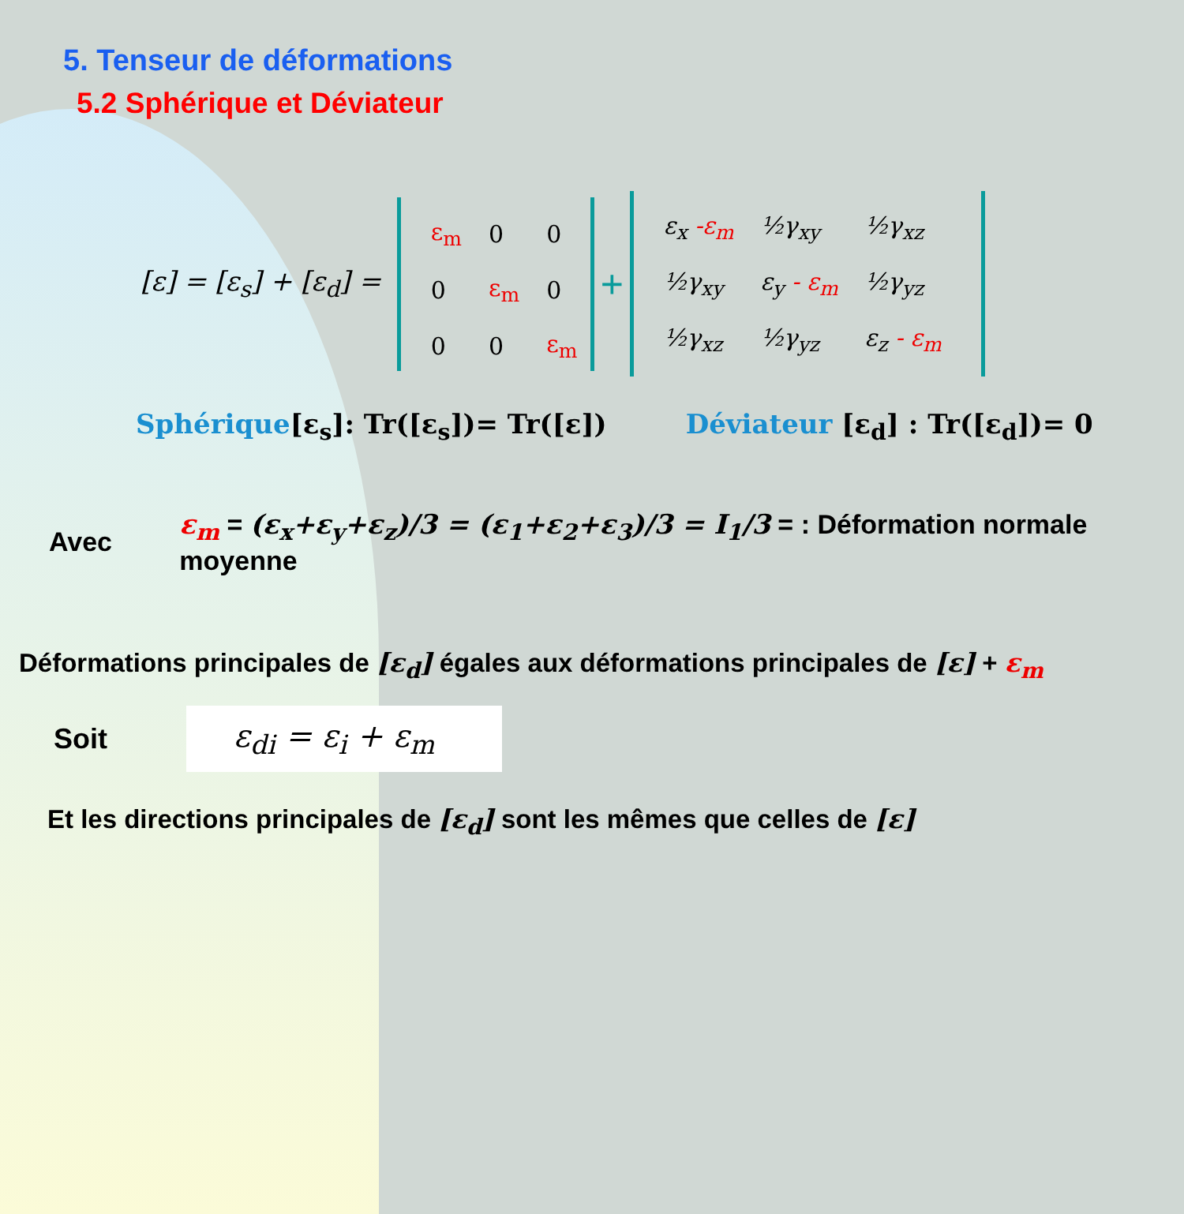5. Tenseur de déformations
5.2 Sphérique et Déviateur
[ε] = [ε<sub>s</sub>] + [ε<sub>d</sub>] =
| ε<sub>m</sub> | 0 | 0 |
| 0 | ε<sub>m</sub> | 0 |
| 0 | 0 | ε<sub>m</sub> |
+
| ε<sub>x</sub> -ε<sub>m</sub> | ½γ<sub>xy</sub> | ½γ<sub>xz</sub> |
| ½γ<sub>xy</sub> | ε<sub>y</sub> - ε<sub>m</sub> | ½γ<sub>yz</sub> |
| ½γ<sub>xz</sub> | ½γ<sub>yz</sub> | ε<sub>z</sub> - ε<sub>m</sub> |
Sphérique[ε<sub>s</sub>]: Tr([ε<sub>s</sub>])= Tr([ε]) Déviateur [ε<sub>d</sub>] : Tr([ε<sub>d</sub>])= 0
Avec ε<sub>m</sub> = (ε<sub>x</sub>+ε<sub>y</sub>+ε<sub>z</sub>)/3 = (ε<sub>1</sub>+ε<sub>2</sub>+ε<sub>3</sub>)/3 = I<sub>1</sub>/3 = : Déformation normale moyenne
Déformations principales de [ε<sub>d</sub>] égales aux déformations principales de [ε] + ε<sub>m</sub>
Soit ε<sub>di</sub> = ε<sub>i</sub> + ε<sub>m</sub>
Et les directions principales de [ε<sub>d</sub>] sont les mêmes que celles de [ε]